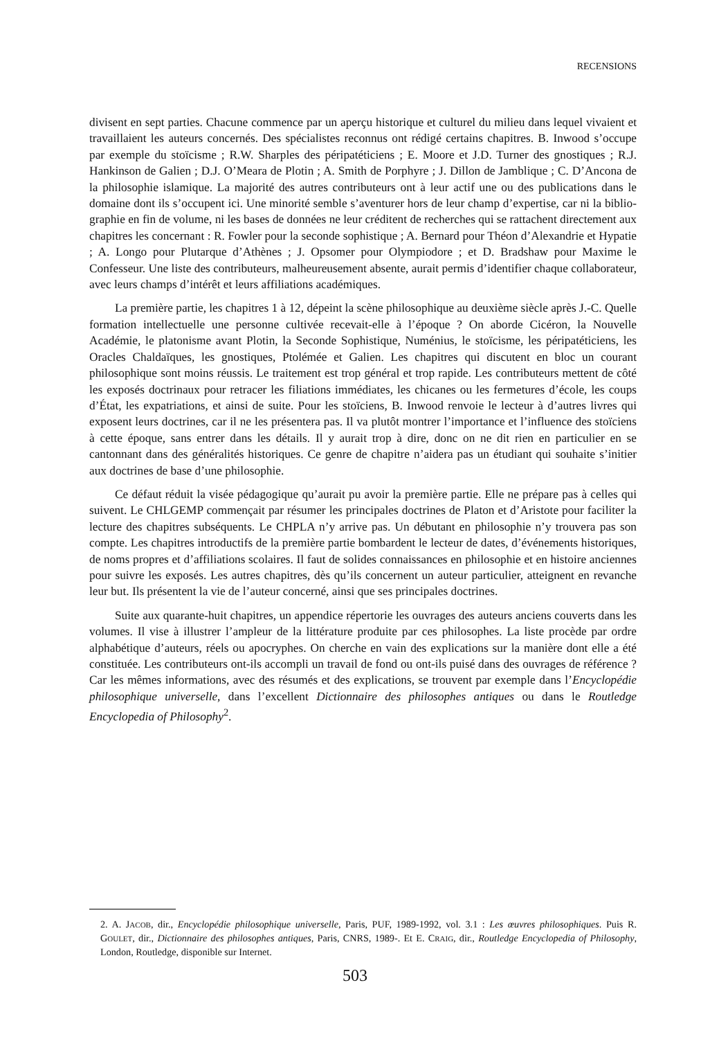RECENSIONS
divisent en sept parties. Chacune commence par un aperçu historique et culturel du milieu dans lequel vivaient et travaillaient les auteurs concernés. Des spécialistes reconnus ont rédigé certains chapitres. B. Inwood s’occupe par exemple du stoïcisme ; R.W. Sharples des péripatéticiens ; E. Moore et J.D. Turner des gnostiques ; R.J. Hankinson de Galien ; D.J. O’Meara de Plotin ; A. Smith de Porphyre ; J. Dillon de Jamblique ; C. D’Ancona de la philosophie islamique. La majorité des autres contributeurs ont à leur actif une ou des publications dans le domaine dont ils s’occupent ici. Une minorité semble s’aventurer hors de leur champ d’expertise, car ni la biblio­graphie en fin de volume, ni les bases de données ne leur créditent de recherches qui se rattachent directement aux chapitres les concernant : R. Fowler pour la seconde sophistique ; A. Bernard pour Théon d’Alexandrie et Hypatie ; A. Longo pour Plutarque d’Athènes ; J. Opsomer pour Olympio­dore ; et D. Bradshaw pour Maxime le Confesseur. Une liste des contributeurs, malheureusement absente, aurait permis d’identifier chaque collaborateur, avec leurs champs d’intérêt et leurs affi­liations académiques.
La première partie, les chapitres 1 à 12, dépeint la scène philosophique au deuxième siècle après J.-C. Quelle formation intellectuelle une personne cultivée recevait-elle à l’époque ? On aborde Cicéron, la Nouvelle Académie, le platonisme avant Plotin, la Seconde Sophistique, Nu­ménius, le stoïcisme, les péripatéticiens, les Oracles Chaldaïques, les gnostiques, Ptolémée et Ga­lien. Les chapitres qui discutent en bloc un courant philosophique sont moins réussis. Le traitement est trop général et trop rapide. Les contributeurs mettent de côté les exposés doctrinaux pour retra­cer les filiations immédiates, les chicanes ou les fermetures d’école, les coups d’État, les expatria­tions, et ainsi de suite. Pour les stoïciens, B. Inwood renvoie le lecteur à d’autres livres qui exposent leurs doctrines, car il ne les présentera pas. Il va plutôt montrer l’importance et l’influence des stoïciens à cette époque, sans entrer dans les détails. Il y aurait trop à dire, donc on ne dit rien en particulier en se cantonnant dans des généralités historiques. Ce genre de chapitre n’aidera pas un étudiant qui souhaite s’initier aux doctrines de base d’une philosophie.
Ce défaut réduit la visée pédagogique qu’aurait pu avoir la première partie. Elle ne prépare pas à celles qui suivent. Le CHLGEMP commençait par résumer les principales doctrines de Platon et d’Aristote pour faciliter la lecture des chapitres subséquents. Le CHPLA n’y arrive pas. Un débu­tant en philosophie n’y trouvera pas son compte. Les chapitres introductifs de la première partie bombardent le lecteur de dates, d’événements historiques, de noms propres et d’affiliations sco­laires. Il faut de solides connaissances en philosophie et en histoire anciennes pour suivre les expo­sés. Les autres chapitres, dès qu’ils concernent un auteur particulier, atteignent en revanche leur but. Ils présentent la vie de l’auteur concerné, ainsi que ses principales doctrines.
Suite aux quarante-huit chapitres, un appendice répertorie les ouvrages des auteurs anciens couverts dans les volumes. Il vise à illustrer l’ampleur de la littérature produite par ces philosophes. La liste procède par ordre alphabétique d’auteurs, réels ou apocryphes. On cherche en vain des explications sur la manière dont elle a été constituée. Les contributeurs ont-ils accompli un travail de fond ou ont-ils puisé dans des ouvrages de référence ? Car les mêmes informations, avec des résumés et des explications, se trouvent par exemple dans l’Encyclopédie philosophique universelle, dans l’excellent Dictionnaire des philosophes antiques ou dans le Routledge Encyclopedia of Philosophy<sup>2</sup>.
2. A. JACOB, dir., Encyclopédie philosophique universelle, Paris, PUF, 1989-1992, vol. 3.1 : Les œuvres phi­losophiques. Puis R. GOULET, dir., Dictionnaire des philosophes antiques, Paris, CNRS, 1989-. Et E. CRAIG, dir., Routledge Encyclopedia of Philosophy, London, Routledge, disponible sur Internet.
503